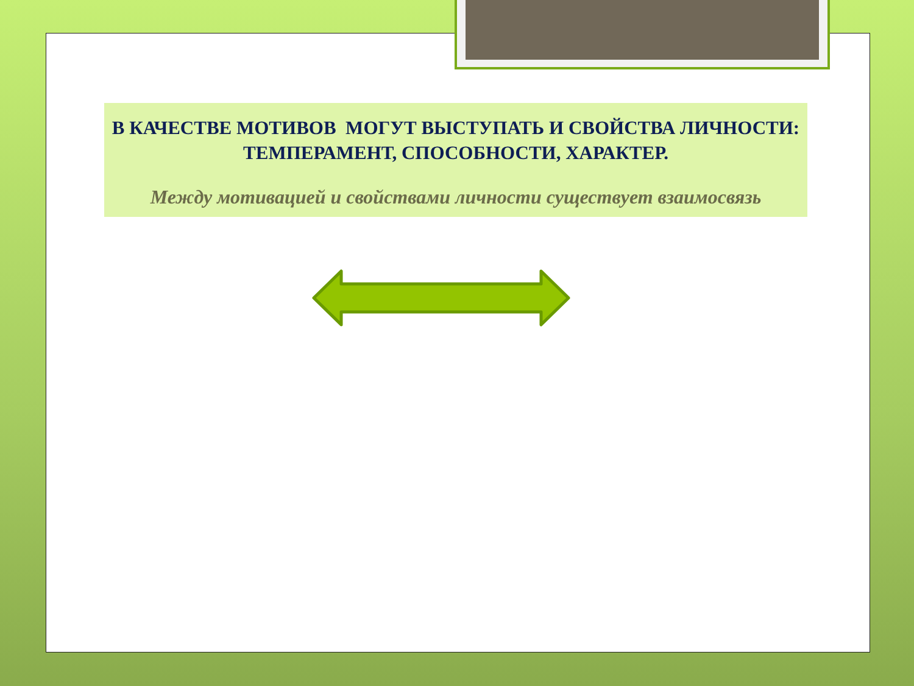В КАЧЕСТВЕ МОТИВОВ МОГУТ ВЫСТУПАТЬ И СВОЙСТВА ЛИЧНОСТИ: ТЕМПЕРАМЕНТ, СПОСОБНОСТИ, ХАРАКТЕР.
Между мотивацией и свойствами личности существует взаимосвязь